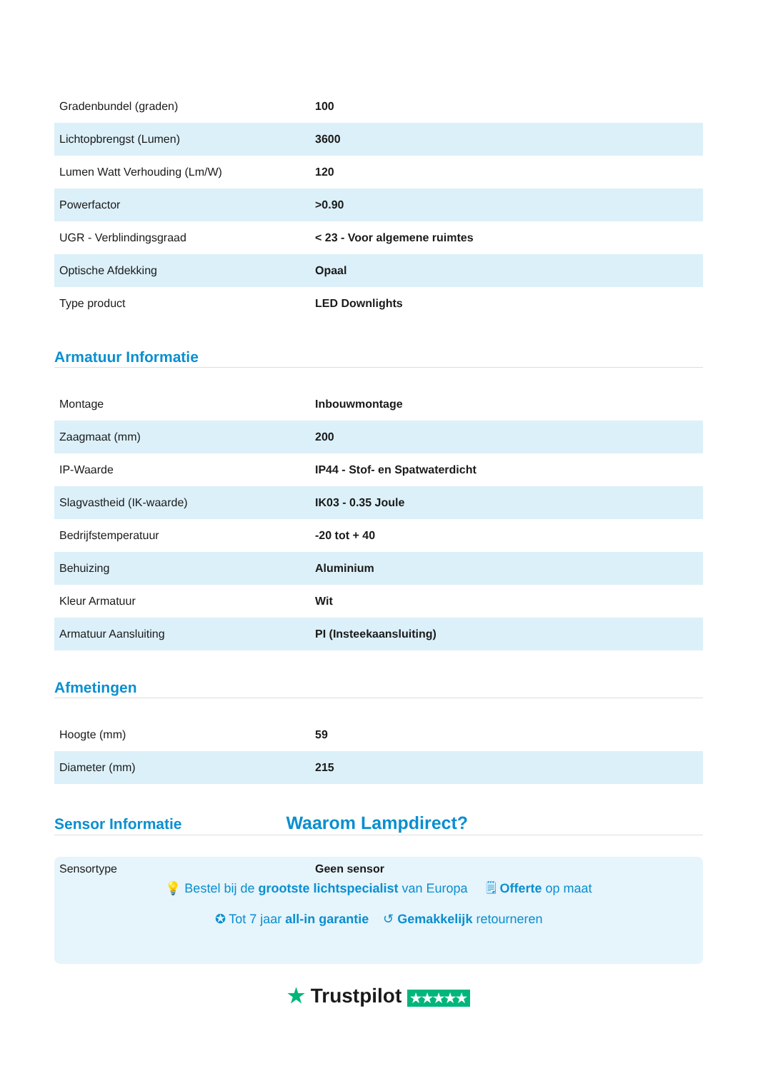| Gradenbundel (graden) | 100 |
| Lichtopbrengst (Lumen) | 3600 |
| Lumen Watt Verhouding (Lm/W) | 120 |
| Powerfactor | >0.90 |
| UGR - Verblindingsgraad | < 23 - Voor algemene ruimtes |
| Optische Afdekking | Opaal |
| Type product | LED Downlights |
Armatuur Informatie
| Montage | Inbouwmontage |
| Zaagmaat (mm) | 200 |
| IP-Waarde | IP44 - Stof- en Spatwaterdicht |
| Slagvastheid (IK-waarde) | IK03 - 0.35 Joule |
| Bedrijfstemperatuur | -20 tot + 40 |
| Behuizing | Aluminium |
| Kleur Armatuur | Wit |
| Armatuur Aansluiting | PI (Insteekaansluiting) |
Afmetingen
| Hoogte (mm) | 59 |
| Diameter (mm) | 215 |
Sensor Informatie Waarom Lampdirect?
Sensortype Geen sensor
💡 Bestel bij de grootste lichtspecialist van Europa 🗒 Offerte op maat
✪ Tot 7 jaar all-in garantie ↺ Gemakkelijk retourneren
★ Trustpilot ★★★★★